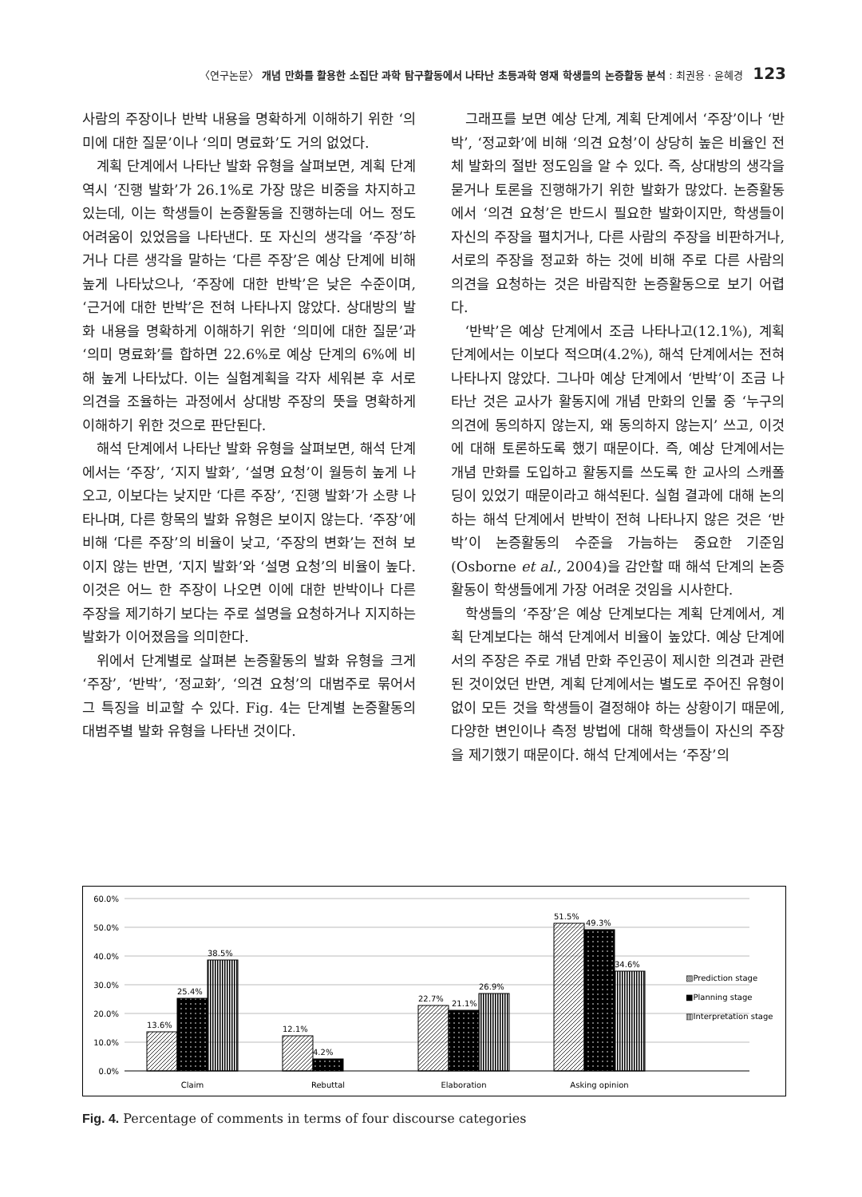〈연구논문〉 개념 만화를 활용한 소집단 과학 탐구활동에서 나타난 초등과학 영재 학생들의 논증활동 분석 : 최권용 · 윤혜경 123
사람의 주장이나 반박 내용을 명확하게 이해하기 위한 ‘의미에 대한 질문’이나 ‘의미 명료화’도 거의 없었다.
계획 단계에서 나타난 발화 유형을 살펴보면, 계획 단계 역시 ‘진행 발화’가 26.1%로 가장 많은 비중을 차지하고 있는데, 이는 학생들이 논증활동을 진행하는데 어느 정도 어려움이 있었음을 나타낸다. 또 자신의 생각을 ‘주장’하거나 다른 생각을 말하는 ‘다른 주장’은 예상 단계에 비해 높게 나타났으나, ‘주장에 대한 반박’은 낮은 수준이며, ‘근거에 대한 반박’은 전혀 나타나지 않았다. 상대방의 발화 내용을 명확하게 이해하기 위한 ‘의미에 대한 질문’과 ‘의미 명료화’를 합하면 22.6%로 예상 단계의 6%에 비해 높게 나타났다. 이는 실험계획을 각자 세워본 후 서로 의견을 조율하는 과정에서 상대방 주장의 뜻을 명확하게 이해하기 위한 것으로 판단된다.
해석 단계에서 나타난 발화 유형을 살펴보면, 해석 단계에서는 ‘주장’, ‘지지 발화’, ‘설명 요청’이 월등히 높게 나오고, 이보다는 낮지만 ‘다른 주장’, ‘진행 발화’가 소량 나타나며, 다른 항목의 발화 유형은 보이지 않는다. ‘주장’에 비해 ‘다른 주장’의 비율이 낮고, ‘주장의 변화’는 전혀 보이지 않는 반면, ‘지지 발화’와 ‘설명 요청’의 비율이 높다. 이것은 어느 한 주장이 나오면 이에 대한 반박이나 다른 주장을 제기하기 보다는 주로 설명을 요청하거나 지지하는 발화가 이어졌음을 의미한다.
위에서 단계별로 살펴본 논증활동의 발화 유형을 크게 ‘주장’, ‘반박’, ‘정교화’, ‘의견 요청’의 대범주로 묶어서 그 특징을 비교할 수 있다. Fig. 4는 단계별 논증활동의 대범주별 발화 유형을 나타낸 것이다.
그래프를 보면 예상 단계, 계획 단계에서 ‘주장’이나 ‘반박’, ‘정교화’에 비해 ‘의견 요청’이 상당히 높은 비율인 전체 발화의 절반 정도임을 알 수 있다. 즉, 상대방의 생각을 묻거나 토론을 진행해가기 위한 발화가 많았다. 논증활동에서 ‘의견 요청’은 반드시 필요한 발화이지만, 학생들이 자신의 주장을 펼치거나, 다른 사람의 주장을 비판하거나, 서로의 주장을 정교화 하는 것에 비해 주로 다른 사람의 의견을 요청하는 것은 바람직한 논증활동으로 보기 어렵다.
‘반박’은 예상 단계에서 조금 나타나고(12.1%), 계획 단계에서는 이보다 적으며(4.2%), 해석 단계에서는 전혀 나타나지 않았다. 그나마 예상 단계에서 ‘반박’이 조금 나타난 것은 교사가 활동지에 개념 만화의 인물 중 ‘누구의 의견에 동의하지 않는지, 왜 동의하지 않는지’ 쓰고, 이것에 대해 토론하도록 했기 때문이다. 즉, 예상 단계에서는 개념 만화를 도입하고 활동지를 쓰도록 한 교사의 스캐폴딩이 있었기 때문이라고 해석된다. 실험 결과에 대해 논의하는 해석 단계에서 반박이 전혀 나타나지 않은 것은 ‘반박’이 논증활동의 수준을 가늠하는 중요한 기준임(Osborne et al., 2004)을 감안할 때 해석 단계의 논증활동이 학생들에게 가장 어려운 것임을 시사한다.
학생들의 ‘주장’은 예상 단계보다는 계획 단계에서, 계획 단계보다는 해석 단계에서 비율이 높았다. 예상 단계에서의 주장은 주로 개념 만화 주인공이 제시한 의견과 관련된 것이었던 반면, 계획 단계에서는 별도로 주어진 유형이 없이 모든 것을 학생들이 결정해야 하는 상황이기 때문에, 다양한 변인이나 측정 방법에 대해 학생들이 자신의 주장을 제기했기 때문이다. 해석 단계에서는 ‘주장’의
60.0%
50.0%
40.0%
30.0%
20.0%
10.0%
0.0%
13.6%
25.4%
38.5%
12.1%
4.2%
22.7%
21.1%
26.9%
51.5%
49.3%
34.6%
Claim
Rebuttal
Elaboration
Asking opinion
▨Prediction stage
■Planning stage
▥Interpretation stage
Fig. 4. Percentage of comments in terms of four discourse categories